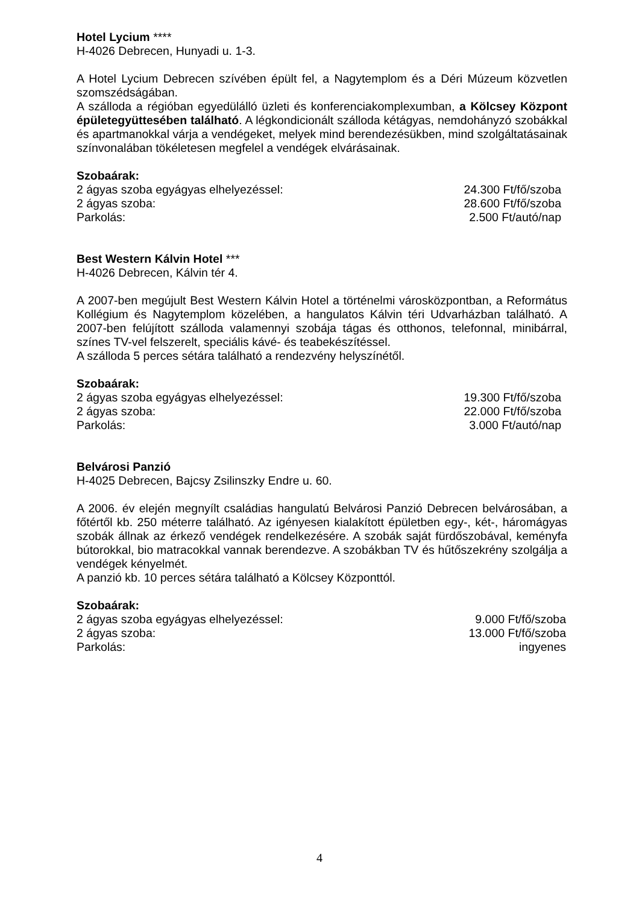Hotel Lycium ****
H-4026 Debrecen, Hunyadi u. 1-3.
A Hotel Lycium Debrecen szívében épült fel, a Nagytemplom és a Déri Múzeum közvetlen szomszédságában.
A szálloda a régióban egyedülálló üzleti és konferenciakomplexumban, a Kölcsey Központ épületegyüttesében található. A légkondicionált szálloda kétágyas, nemdohányzó szobákkal és apartmanokkal várja a vendégeket, melyek mind berendezésükben, mind szolgáltatásainak színvonalában tökéletesen megfelel a vendégek elvárásainak.
Szobaárak:
| 2 ágyas szoba egyágyas elhelyezéssel: | 24.300 Ft/fő/szoba |
| 2 ágyas szoba: | 28.600 Ft/fő/szoba |
| Parkolás: | 2.500 Ft/autó/nap |
Best Western Kálvin Hotel ***
H-4026 Debrecen, Kálvin tér 4.
A 2007-ben megújult Best Western Kálvin Hotel a történelmi városközpontban, a Református Kollégium és Nagytemplom közelében, a hangulatos Kálvin téri Udvarházban található. A 2007-ben felújított szálloda valamennyi szobája tágas és otthonos, telefonnal, minibárral, színes TV-vel felszerelt, speciális kávé- és teabekészítéssel.
A szálloda 5 perces sétára található a rendezvény helyszínétől.
Szobaárak:
| 2 ágyas szoba egyágyas elhelyezéssel: | 19.300 Ft/fő/szoba |
| 2 ágyas szoba: | 22.000 Ft/fő/szoba |
| Parkolás: | 3.000 Ft/autó/nap |
Belvárosi Panzió
H-4025 Debrecen, Bajcsy Zsilinszky Endre u. 60.
A 2006. év elején megnyílt családias hangulatú Belvárosi Panzió Debrecen belvárosában, a főtértől kb. 250 méterre található. Az igényesen kialakított épületben egy-, két-, háromágyas szobák állnak az érkező vendégek rendelkezésére. A szobák saját fürdőszobával, keményfa bútorokkal, bio matracokkal vannak berendezve. A szobákban TV és hűtőszekrény szolgálja a vendégek kényelmét.
A panzió kb. 10 perces sétára található a Kölcsey Központtól.
Szobaárak:
| 2 ágyas szoba egyágyas elhelyezéssel: | 9.000 Ft/fő/szoba |
| 2 ágyas szoba: | 13.000 Ft/fő/szoba |
| Parkolás: | ingyenes |
4